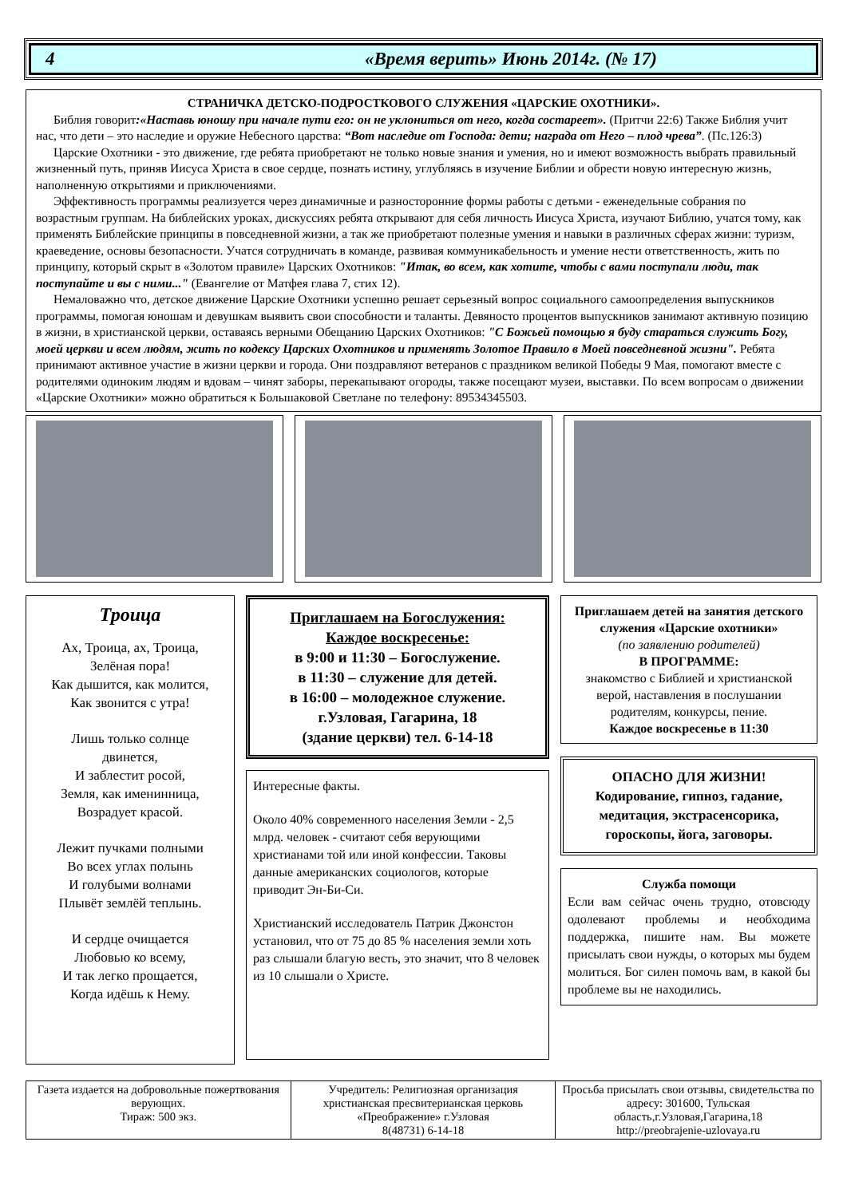4 «Время верить» Июнь 2014г. (№ 17)
СТРАНИЧКА ДЕТСКО-ПОДРОСТКОВОГО СЛУЖЕНИЯ «ЦАРСКИЕ ОХОТНИКИ».
Библия говорит:«Наставь юношу при начале пути его: он не уклониться от него, когда состареет». (Притчи 22:6) Также Библия учит нас, что дети – это наследие и оружие Небесного царства: “Вот наследие от Господа: дети; награда от Него – плод чрева”. (Пс.126:3)
Царские Охотники - это движение, где ребята приобретают не только новые знания и умения, но и имеют возможность выбрать правильный жизненный путь, приняв Иисуса Христа в свое сердце, познать истину, углубляясь в изучение Библии и обрести новую интересную жизнь, наполненную открытиями и приключениями.
Эффективность программы реализуется через динамичные и разносторонние формы работы с детьми - еженедельные собрания по возрастным группам. На библейских уроках, дискуссиях ребята открывают для себя личность Иисуса Христа, изучают Библию, учатся тому, как применять Библейские принципы в повседневной жизни, а так же приобретают полезные умения и навыки в различных сферах жизни: туризм, краеведение, основы безопасности. Учатся сотрудничать в команде, развивая коммуникабельность и умение нести ответственность, жить по принципу, который скрыт в «Золотом правиле» Царских Охотников: "Итак, во всем, как хотите, чтобы с вами поступали люди, так поступайте и вы с ними..." (Евангелие от Матфея глава 7, стих 12).
Немаловажно что, детское движение Царские Охотники успешно решает серьезный вопрос социального самоопределения выпускников программы, помогая юношам и девушкам выявить свои способности и таланты. Девяносто процентов выпускников занимают активную позицию в жизни, в христианской церкви, оставаясь верными Обещанию Царских Охотников: "С Божьей помощью я буду стараться служить Богу, моей церкви и всем людям, жить по кодексу Царских Охотников и применять Золотое Правило в Моей повседневной жизни". Ребята принимают активное участие в жизни церкви и города. Они поздравляют ветеранов с праздником великой Победы 9 Мая, помогают вместе с родителями одиноким людям и вдовам – чинят заборы, перекапывают огороды, также посещают музеи, выставки. По всем вопросам о движении «Царские Охотники» можно обратиться к Большаковой Светлане по телефону: 89534345503.
Троица
Ах, Троица, ах, Троица,
Зелёная пора!
Как дышится, как молится,
Как звонится с утра!
Лишь только солнце
двинется,
И заблестит росой,
Земля, как именинница,
Возрадует красой.
Лежит пучками полными
Во всех углах полынь
И голубыми волнами
Плывёт землёй теплынь.
И сердце очищается
Любовью ко всему,
И так легко прощается,
Когда идёшь к Нему.
Приглашаем на Богослужения:
Каждое воскресенье:
в 9:00 и 11:30 – Богослужение.
в 11:30 – служение для детей.
в 16:00 – молодежное служение.
г.Узловая, Гагарина, 18
(здание церкви) тел. 6-14-18
Интересные факты.
Около 40% современного населения Земли - 2,5 млрд. человек - считают себя верующими христианами той или иной конфессии. Таковы данные американских социологов, которые приводит Эн-Би-Си.
Христианский исследователь Патрик Джонстон установил, что от 75 до 85 % населения земли хоть раз слышали благую весть, это значит, что 8 человек из 10 слышали о Христе.
Приглашаем детей на занятия детского служения «Царские охотники»
(по заявлению родителей)
В ПРОГРАММЕ:
знакомство с Библией и христианской верой, наставления в послушании родителям, конкурсы, пение.
Каждое воскресенье в 11:30
ОПАСНО ДЛЯ ЖИЗНИ!
Кодирование, гипноз, гадание, медитация, экстрасенсорика, гороскопы, йога, заговоры.
Служба помощи
Если вам сейчас очень трудно, отовсюду одолевают проблемы и необходима поддержка, пишите нам. Вы можете присылать свои нужды, о которых мы будем молиться. Бог силен помочь вам, в какой бы проблеме вы не находились.
Газета издается на добровольные пожертвования верующих.
Тираж: 500 экз.
Учредитель: Религиозная организация христианская пресвитерианская церковь «Преображение» г.Узловая
8(48731) 6-14-18
Просьба присылать свои отзывы, свидетельства по адресу: 301600, Тульская область,г.Узловая,Гагарина,18
http://preobrajenie-uzlovaya.ru